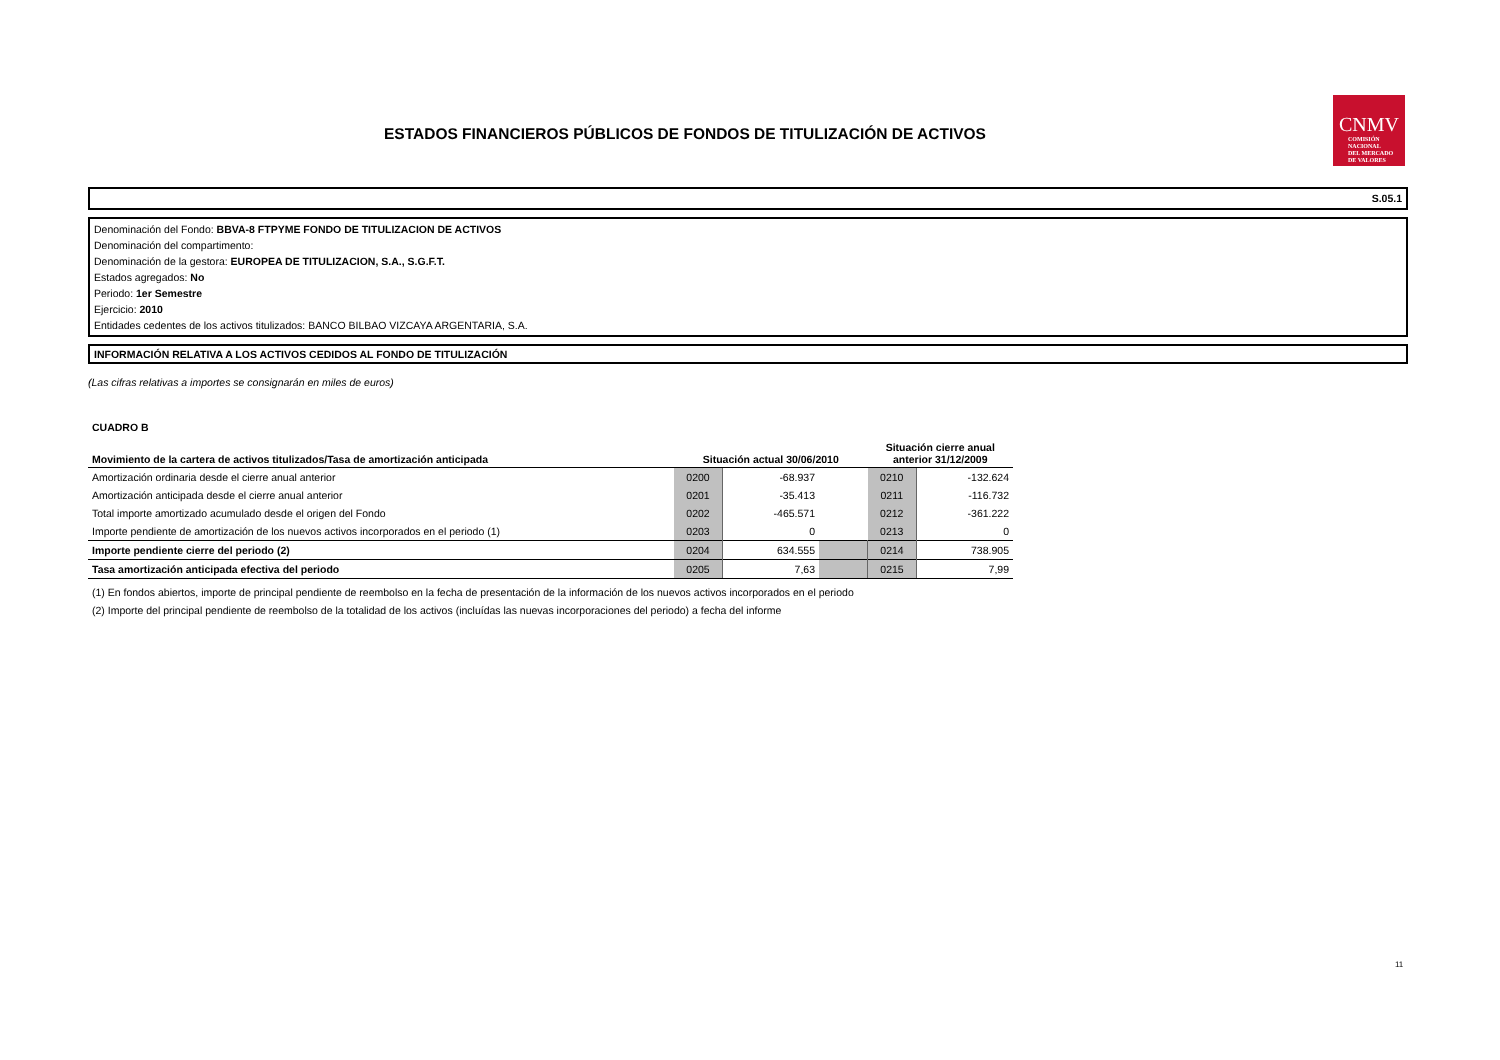ESTADOS FINANCIEROS PÚBLICOS DE FONDOS DE TITULIZACIÓN DE ACTIVOS
CNMV
COMISIÓN
NACIONAL
DEL MERCADO
DE VALORES
S.05.1
Denominación del Fondo: BBVA-8 FTPYME FONDO DE TITULIZACION DE ACTIVOS
Denominación del compartimento:
Denominación de la gestora: EUROPEA DE TITULIZACION, S.A., S.G.F.T.
Estados agregados: No
Periodo: 1er Semestre
Ejercicio: 2010
Entidades cedentes de los activos titulizados: BANCO BILBAO VIZCAYA ARGENTARIA, S.A.
INFORMACIÓN RELATIVA A LOS ACTIVOS CEDIDOS AL FONDO DE TITULIZACIÓN
(Las cifras relativas a importes se consignarán en miles de euros)
CUADRO B
| Movimiento de la cartera de activos titulizados/Tasa de amortización anticipada | Situación actual 30/06/2010 | | | Situación cierre anual anterior 31/12/2009 | |
| --- | --- | --- | --- | --- | --- |
| Amortización ordinaria desde el cierre anual anterior | 0200 | -68.937 | | 0210 | -132.624 |
| Amortización anticipada desde el cierre anual anterior | 0201 | -35.413 | | 0211 | -116.732 |
| Total importe amortizado acumulado desde el origen del Fondo | 0202 | -465.571 | | 0212 | -361.222 |
| Importe pendiente de amortización de los nuevos activos incorporados en el periodo (1) | 0203 | 0 | | 0213 | 0 |
| Importe pendiente cierre del periodo (2) | 0204 | 634.555 | | 0214 | 738.905 |
| Tasa amortización anticipada efectiva del periodo | 0205 | 7,63 | | 0215 | 7,99 |
(1) En fondos abiertos, importe de principal pendiente de reembolso en la fecha de presentación de la información de los nuevos activos incorporados en el periodo
(2) Importe del principal pendiente de reembolso de la totalidad de los activos (incluídas las nuevas incorporaciones del periodo) a fecha del informe
11